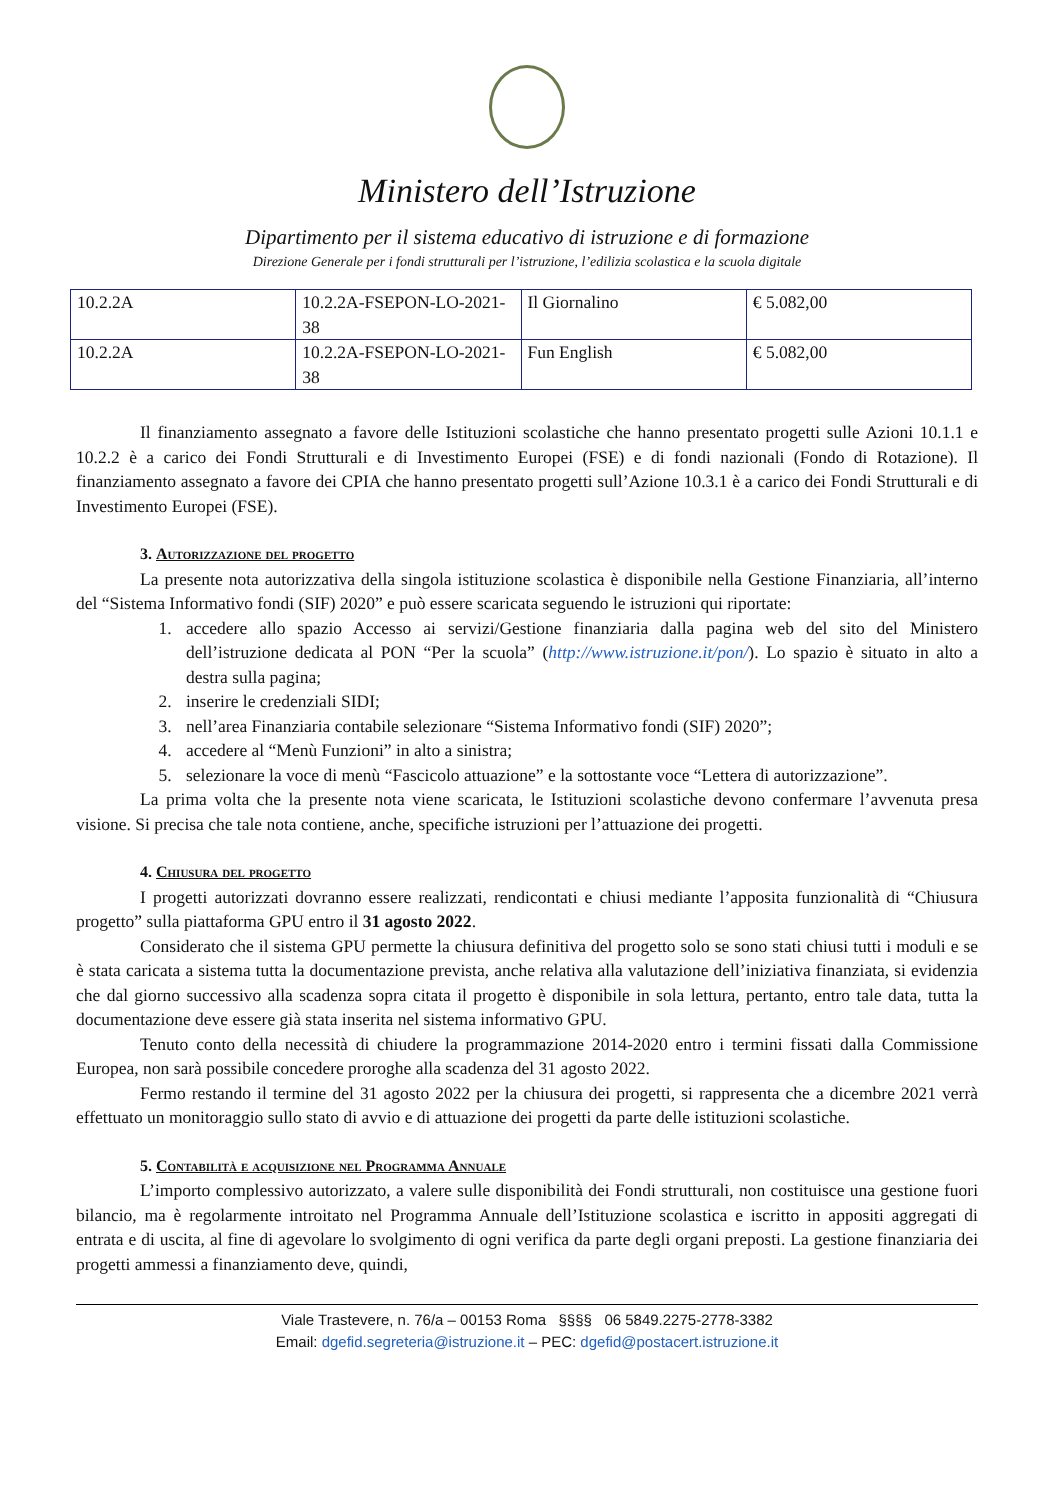Ministero dell’Istruzione
Dipartimento per il sistema educativo di istruzione e di formazione
Direzione Generale per i fondi strutturali per l’istruzione, l’edilizia scolastica e la scuola digitale
| 10.2.2A | 10.2.2A-FSEPON-LO-2021-38 | Il Giornalino | € 5.082,00 |
| 10.2.2A | 10.2.2A-FSEPON-LO-2021-38 | Fun English | € 5.082,00 |
Il finanziamento assegnato a favore delle Istituzioni scolastiche che hanno presentato progetti sulle Azioni 10.1.1 e 10.2.2 è a carico dei Fondi Strutturali e di Investimento Europei (FSE) e di fondi nazionali (Fondo di Rotazione). Il finanziamento assegnato a favore dei CPIA che hanno presentato progetti sull’Azione 10.3.1 è a carico dei Fondi Strutturali e di Investimento Europei (FSE).
3. Autorizzazione del progetto
La presente nota autorizzativa della singola istituzione scolastica è disponibile nella Gestione Finanziaria, all’interno del “Sistema Informativo fondi (SIF) 2020” e può essere scaricata seguendo le istruzioni qui riportate:
1. accedere allo spazio Accesso ai servizi/Gestione finanziaria dalla pagina web del sito del Ministero dell’istruzione dedicata al PON “Per la scuola” (http://www.istruzione.it/pon/). Lo spazio è situato in alto a destra sulla pagina;
2. inserire le credenziali SIDI;
3. nell’area Finanziaria contabile selezionare “Sistema Informativo fondi (SIF) 2020”;
4. accedere al “Menù Funzioni” in alto a sinistra;
5. selezionare la voce di menù “Fascicolo attuazione” e la sottostante voce “Lettera di autorizzazione”.
La prima volta che la presente nota viene scaricata, le Istituzioni scolastiche devono confermare l’avvenuta presa visione. Si precisa che tale nota contiene, anche, specifiche istruzioni per l’attuazione dei progetti.
4. Chiusura del progetto
I progetti autorizzati dovranno essere realizzati, rendicontati e chiusi mediante l’apposita funzionalità di “Chiusura progetto” sulla piattaforma GPU entro il 31 agosto 2022.
Considerato che il sistema GPU permette la chiusura definitiva del progetto solo se sono stati chiusi tutti i moduli e se è stata caricata a sistema tutta la documentazione prevista, anche relativa alla valutazione dell’iniziativa finanziata, si evidenzia che dal giorno successivo alla scadenza sopra citata il progetto è disponibile in sola lettura, pertanto, entro tale data, tutta la documentazione deve essere già stata inserita nel sistema informativo GPU.
Tenuto conto della necessità di chiudere la programmazione 2014-2020 entro i termini fissati dalla Commissione Europea, non sarà possibile concedere proroghe alla scadenza del 31 agosto 2022.
Fermo restando il termine del 31 agosto 2022 per la chiusura dei progetti, si rappresenta che a dicembre 2021 verrà effettuato un monitoraggio sullo stato di avvio e di attuazione dei progetti da parte delle istituzioni scolastiche.
5. Contabilità e acquisizione nel Programma Annuale
L’importo complessivo autorizzato, a valere sulle disponibilità dei Fondi strutturali, non costituisce una gestione fuori bilancio, ma è regolarmente introitato nel Programma Annuale dell’Istituzione scolastica e iscritto in appositi aggregati di entrata e di uscita, al fine di agevolare lo svolgimento di ogni verifica da parte degli organi preposti. La gestione finanziaria dei progetti ammessi a finanziamento deve, quindi,
Viale Trastevere, n. 76/a – 00153 Roma §§§§ 06 5849.2275-2778-3382
Email: dgefid.segreteria@istruzione.it – PEC: dgefid@postacert.istruzione.it